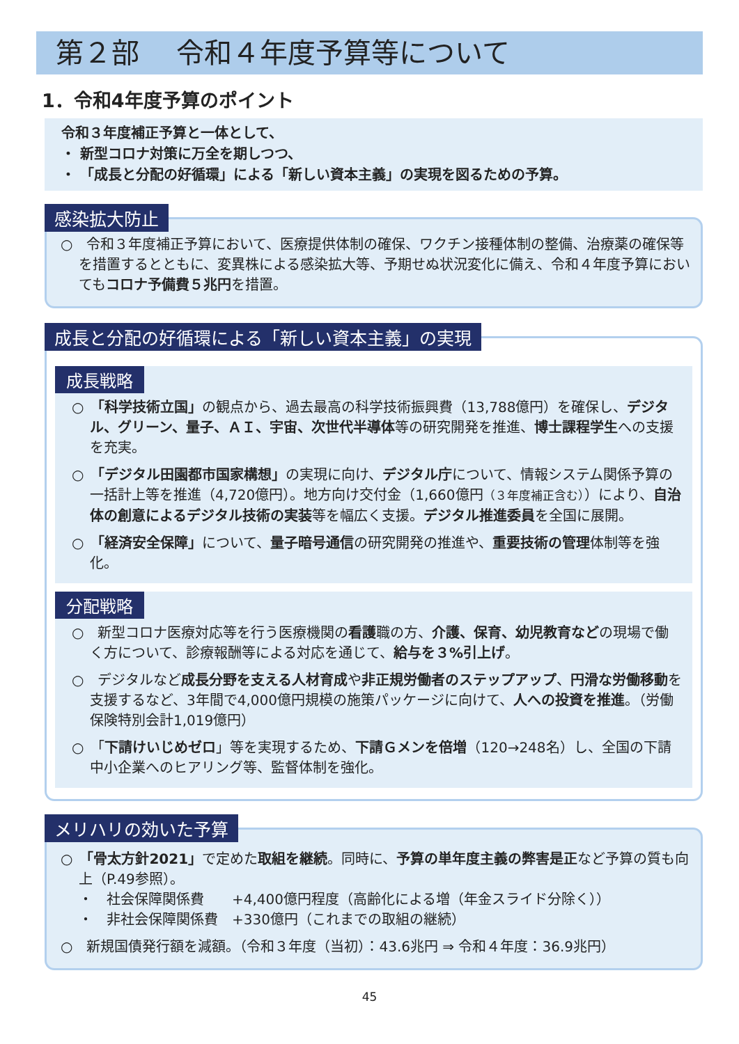第２部　 令和４年度予算等について
1．令和4年度予算のポイント
令和３年度補正予算と一体として、
・ 新型コロナ対策に万全を期しつつ、
・ 「成長と分配の好循環」による「新しい資本主義」の実現を図るための予算。
感染拡大防止
○　令和３年度補正予算において、医療提供体制の確保、ワクチン接種体制の整備、治療薬の確保等を措置するとともに、変異株による感染拡大等、予期せぬ状況変化に備え、令和４年度予算においてもコロナ予備費５兆円を措置。
成長と分配の好循環による「新しい資本主義」の実現
成長戦略
○　「科学技術立国」の観点から、過去最高の科学技術振興費（13,788億円）を確保し、デジタル、グリーン、量子、ＡＩ、宇宙、次世代半導体等の研究開発を推進、博士課程学生への支援を充実。
○　「デジタル田園都市国家構想」の実現に向け、デジタル庁について、情報システム関係予算の一括計上等を推進（4,720億円）。地方向け交付金（1,660億円（３年度補正含む））により、自治体の創意によるデジタル技術の実装等を幅広く支援。デジタル推進委員を全国に展開。
○　「経済安全保障」について、量子暗号通信の研究開発の推進や、重要技術の管理体制等を強化。
分配戦略
○　新型コロナ医療対応等を行う医療機関の看護職の方、介護、保育、幼児教育などの現場で働く方について、診療報酬等による対応を通じて、給与を３%引上げ。
○　デジタルなど成長分野を支える人材育成や非正規労働者のステップアップ、円滑な労働移動を支援するなど、3年間で4,000億円規模の施策パッケージに向けて、人への投資を推進。（労働保険特別会計1,019億円）
○　「下請けいじめゼロ」等を実現するため、下請Ｇメンを倍増（120→248名）し、全国の下請中小企業へのヒアリング等、監督体制を強化。
メリハリの効いた予算
○　「骨太方針2021」で定めた取組を継続。同時に、予算の単年度主義の弊害是正など予算の質も向上（P.49参照）。
・　社会保障関係費　　+4,400億円程度（高齢化による増（年金スライド分除く））
・　非社会保障関係費　+330億円（これまでの取組の継続）
○　新規国債発行額を減額。（令和３年度（当初）：43.6兆円 ⇒ 令和４年度：36.9兆円）
45